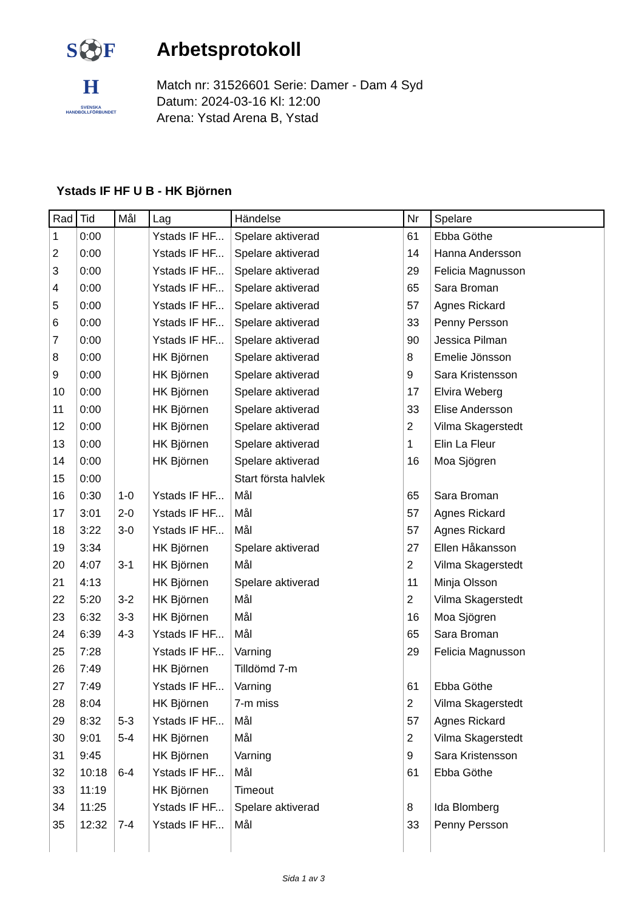S⚽F
H
SVENSKA
HANDBOLLFÖRBUNDET
Arbetsprotokoll
Match nr: 31526601 Serie: Damer - Dam 4 Syd
Datum: 2024-03-16 Kl: 12:00
Arena: Ystad Arena B, Ystad
Ystads IF HF U B - HK Björnen
| Rad | Tid | Mål | Lag | Händelse | Nr | Spelare |
| --- | --- | --- | --- | --- | --- | --- |
| 1 | 0:00 | | Ystads IF HF... | Spelare aktiverad | 61 | Ebba Göthe |
| 2 | 0:00 | | Ystads IF HF... | Spelare aktiverad | 14 | Hanna Andersson |
| 3 | 0:00 | | Ystads IF HF... | Spelare aktiverad | 29 | Felicia Magnusson |
| 4 | 0:00 | | Ystads IF HF... | Spelare aktiverad | 65 | Sara Broman |
| 5 | 0:00 | | Ystads IF HF... | Spelare aktiverad | 57 | Agnes Rickard |
| 6 | 0:00 | | Ystads IF HF... | Spelare aktiverad | 33 | Penny Persson |
| 7 | 0:00 | | Ystads IF HF... | Spelare aktiverad | 90 | Jessica Pilman |
| 8 | 0:00 | | HK Björnen | Spelare aktiverad | 8 | Emelie Jönsson |
| 9 | 0:00 | | HK Björnen | Spelare aktiverad | 9 | Sara Kristensson |
| 10 | 0:00 | | HK Björnen | Spelare aktiverad | 17 | Elvira Weberg |
| 11 | 0:00 | | HK Björnen | Spelare aktiverad | 33 | Elise Andersson |
| 12 | 0:00 | | HK Björnen | Spelare aktiverad | 2 | Vilma Skagerstedt |
| 13 | 0:00 | | HK Björnen | Spelare aktiverad | 1 | Elin La Fleur |
| 14 | 0:00 | | HK Björnen | Spelare aktiverad | 16 | Moa Sjögren |
| 15 | 0:00 | | | Start första halvlek | | |
| 16 | 0:30 | 1-0 | Ystads IF HF... | Mål | 65 | Sara Broman |
| 17 | 3:01 | 2-0 | Ystads IF HF... | Mål | 57 | Agnes Rickard |
| 18 | 3:22 | 3-0 | Ystads IF HF... | Mål | 57 | Agnes Rickard |
| 19 | 3:34 | | HK Björnen | Spelare aktiverad | 27 | Ellen Håkansson |
| 20 | 4:07 | 3-1 | HK Björnen | Mål | 2 | Vilma Skagerstedt |
| 21 | 4:13 | | HK Björnen | Spelare aktiverad | 11 | Minja Olsson |
| 22 | 5:20 | 3-2 | HK Björnen | Mål | 2 | Vilma Skagerstedt |
| 23 | 6:32 | 3-3 | HK Björnen | Mål | 16 | Moa Sjögren |
| 24 | 6:39 | 4-3 | Ystads IF HF... | Mål | 65 | Sara Broman |
| 25 | 7:28 | | Ystads IF HF... | Varning | 29 | Felicia Magnusson |
| 26 | 7:49 | | HK Björnen | Tilldömd 7-m | | |
| 27 | 7:49 | | Ystads IF HF... | Varning | 61 | Ebba Göthe |
| 28 | 8:04 | | HK Björnen | 7-m miss | 2 | Vilma Skagerstedt |
| 29 | 8:32 | 5-3 | Ystads IF HF... | Mål | 57 | Agnes Rickard |
| 30 | 9:01 | 5-4 | HK Björnen | Mål | 2 | Vilma Skagerstedt |
| 31 | 9:45 | | HK Björnen | Varning | 9 | Sara Kristensson |
| 32 | 10:18 | 6-4 | Ystads IF HF... | Mål | 61 | Ebba Göthe |
| 33 | 11:19 | | HK Björnen | Timeout | | |
| 34 | 11:25 | | Ystads IF HF... | Spelare aktiverad | 8 | Ida Blomberg |
| 35 | 12:32 | 7-4 | Ystads IF HF... | Mål | 33 | Penny Persson |
Sida 1 av 3